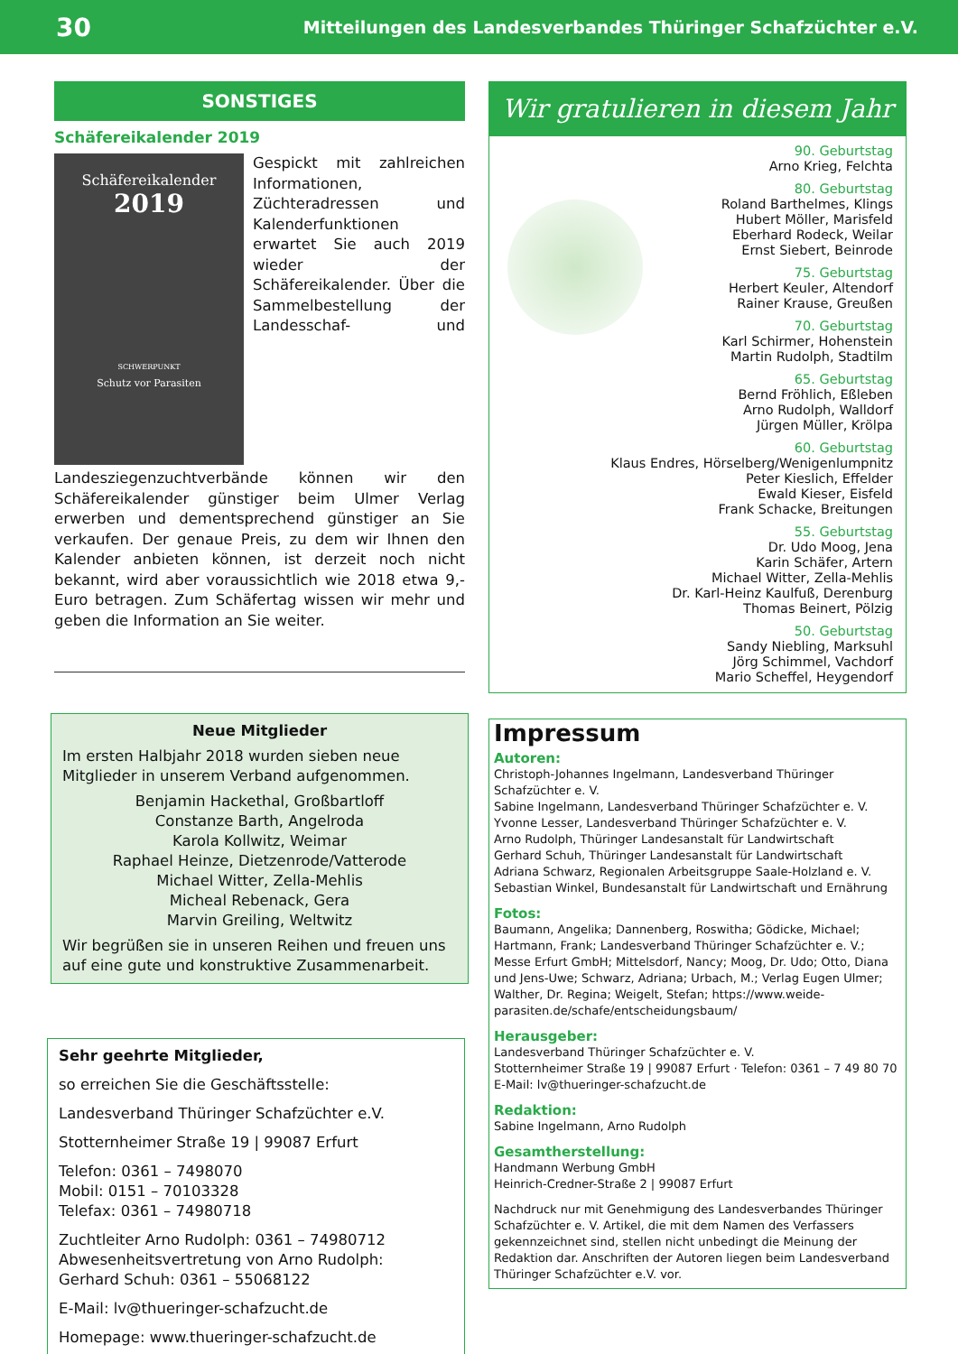30 Mitteilungen des Landesverbandes Thüringer Schafzüchter e.V.
SONSTIGES
Schäfereikalender 2019
Schäfereikalender
2019
SCHWERPUNKT
Schutz vor Parasiten
Gespickt mit zahlreichen Informationen, Züchteradressen und Kalenderfunktionen erwartet Sie auch 2019 wieder der Schäfereikalender. Über die Sammelbestellung der Landesschaf- und Landesziegenzuchtverbände können wir den Schäfereikalender günstiger beim Ulmer Verlag erwerben und dementsprechend günstiger an Sie verkaufen. Der genaue Preis, zu dem wir Ihnen den Kalender anbieten können, ist derzeit noch nicht bekannt, wird aber voraussichtlich wie 2018 etwa 9,- Euro betragen. Zum Schäfertag wissen wir mehr und geben die Information an Sie weiter.
Neue Mitglieder
Im ersten Halbjahr 2018 wurden sieben neue Mitglieder in unserem Verband aufgenommen.
Benjamin Hackethal, Großbartloff
Constanze Barth, Angelroda
Karola Kollwitz, Weimar
Raphael Heinze, Dietzenrode/Vatterode
Michael Witter, Zella-Mehlis
Micheal Rebenack, Gera
Marvin Greiling, Weltwitz
Wir begrüßen sie in unseren Reihen und freuen uns auf eine gute und konstruktive Zusammenarbeit.
Sehr geehrte Mitglieder,
so erreichen Sie die Geschäftsstelle:
Landesverband Thüringer Schafzüchter e.V.
Stotternheimer Straße 19 | 99087 Erfurt
Telefon: 0361 – 7498070
Mobil: 0151 – 70103328
Telefax: 0361 – 74980718
Zuchtleiter Arno Rudolph: 0361 – 74980712
Abwesenheitsvertretung von Arno Rudolph:
Gerhard Schuh: 0361 – 55068122
E-Mail: lv@thueringer-schafzucht.de
Homepage: www.thueringer-schafzucht.de
Wir gratulieren in diesem Jahr
90. Geburtstag
Arno Krieg, Felchta
80. Geburtstag
Roland Barthelmes, Klings
Hubert Möller, Marisfeld
Eberhard Rodeck, Weilar
Ernst Siebert, Beinrode
75. Geburtstag
Herbert Keuler, Altendorf
Rainer Krause, Greußen
70. Geburtstag
Karl Schirmer, Hohenstein
Martin Rudolph, Stadtilm
65. Geburtstag
Bernd Fröhlich, Eßleben
Arno Rudolph, Walldorf
Jürgen Müller, Krölpa
60. Geburtstag
Klaus Endres, Hörselberg/Wenigenlumpnitz
Peter Kieslich, Effelder
Ewald Kieser, Eisfeld
Frank Schacke, Breitungen
55. Geburtstag
Dr. Udo Moog, Jena
Karin Schäfer, Artern
Michael Witter, Zella-Mehlis
Dr. Karl-Heinz Kaulfuß, Derenburg
Thomas Beinert, Pölzig
50. Geburtstag
Sandy Niebling, Marksuhl
Jörg Schimmel, Vachdorf
Mario Scheffel, Heygendorf
Impressum
Autoren:
Christoph-Johannes Ingelmann, Landesverband Thüringer Schafzüchter e. V.
Sabine Ingelmann, Landesverband Thüringer Schafzüchter e. V.
Yvonne Lesser, Landesverband Thüringer Schafzüchter e. V.
Arno Rudolph, Thüringer Landesanstalt für Landwirtschaft
Gerhard Schuh, Thüringer Landesanstalt für Landwirtschaft
Adriana Schwarz, Regionalen Arbeitsgruppe Saale-Holzland e. V.
Sebastian Winkel, Bundesanstalt für Landwirtschaft und Ernährung
Fotos:
Baumann, Angelika; Dannenberg, Roswitha; Gödicke, Michael; Hartmann, Frank; Landesverband Thüringer Schafzüchter e. V.; Messe Erfurt GmbH; Mittelsdorf, Nancy; Moog, Dr. Udo; Otto, Diana und Jens-Uwe; Schwarz, Adriana; Urbach, M.; Verlag Eugen Ulmer; Walther, Dr. Regina; Weigelt, Stefan; https://www.weide-parasiten.de/schafe/entscheidungsbaum/
Herausgeber:
Landesverband Thüringer Schafzüchter e. V.
Stotternheimer Straße 19 | 99087 Erfurt · Telefon: 0361 – 7 49 80 70
E-Mail: lv@thueringer-schafzucht.de
Redaktion:
Sabine Ingelmann, Arno Rudolph
Gesamtherstellung:
Handmann Werbung GmbH
Heinrich-Credner-Straße 2 | 99087 Erfurt
Nachdruck nur mit Genehmigung des Landesverbandes Thüringer Schafzüchter e. V. Artikel, die mit dem Namen des Verfassers gekennzeichnet sind, stellen nicht unbedingt die Meinung der Redaktion dar. Anschriften der Autoren liegen beim Landesverband Thüringer Schafzüchter e.V. vor.